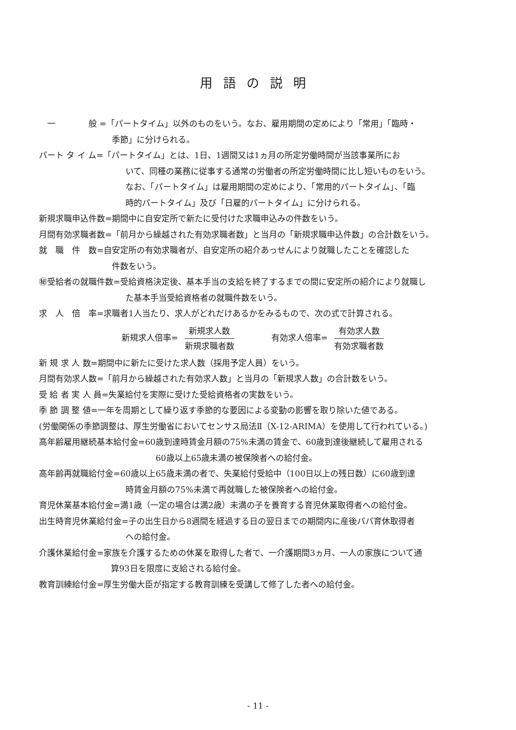用語の説明
　一　　　　般 =「パートタイム」以外のものをいう。なお、雇用期間の定めにより「常用」「臨時・
季節」に分けられる。
パート タ イ ム=「パートタイム」とは、1日、1週間又は1ヵ月の所定労働時間が当該事業所にお
いて、同種の業務に従事する通常の労働者の所定労働時間に比し短いものをいう。
なお、「パートタイム」は雇用期間の定めにより、「常用的パートタイム」、「臨
時的パートタイム」及び「日雇的パートタイム」に分けられる。
新規求職申込件数=期間中に自安定所で新たに受付けた求職申込みの件数をいう。
月間有効求職者数=「前月から繰越された有効求職者数」と当月の「新規求職申込件数」の合計数をいう。
就　職　件　数=自安定所の有効求職者が、自安定所の紹介あっせんにより就職したことを確認した
件数をいう。
㊙受給者の就職件数=受給資格決定後、基本手当の支給を終了するまでの間に安定所の紹介により就職し
た基本手当受給資格者の就職件数をいう。
求　人　倍　率=求職者1人当たり、求人がどれだけあるかをみるもので、次の式で計算される。
新規求人倍率= 新規求人数 新規求職者数　　　　有効求人倍率= 有効求人数 有効求職者数
新 規 求 人 数=期間中に新たに受けた求人数（採用予定人員）をいう。
月間有効求人数=「前月から繰越された有効求人数」と当月の「新規求人数」の合計数をいう。
受 給 者 実 人 員=失業給付を実際に受けた受給資格者の実数をいう。
季 節 調 整 値=一年を周期として繰り返す季節的な要因による変動の影響を取り除いた値である。
(労働関係の季節調整は、厚生労働省においてセンサス局法Ⅱ（X-12-ARIMA）を使用して行われている。)
高年齢雇用継続基本給付金=60歳到達時賃金月額の75%未満の賃金で、60歳到達後継続して雇用される
60歳以上65歳未満の被保険者への給付金。
高年齢再就職給付金=60歳以上65歳未満の者で、失業給付受給中（100日以上の残日数）に60歳到達
時賃金月額の75%未満で再就職した被保険者への給付金。
育児休業基本給付金=満1歳（一定の場合は満2歳）未満の子を養育する育児休業取得者への給付金。
出生時育児休業給付金=子の出生日から8週間を経過する日の翌日までの期間内に産後パパ育休取得者
への給付金。
介護休業給付金=家族を介護するための休業を取得した者で、一介護期間3ヵ月、一人の家族について通
算93日を限度に支給される給付金。
教育訓練給付金=厚生労働大臣が指定する教育訓練を受講して修了した者への給付金。
- 11 -